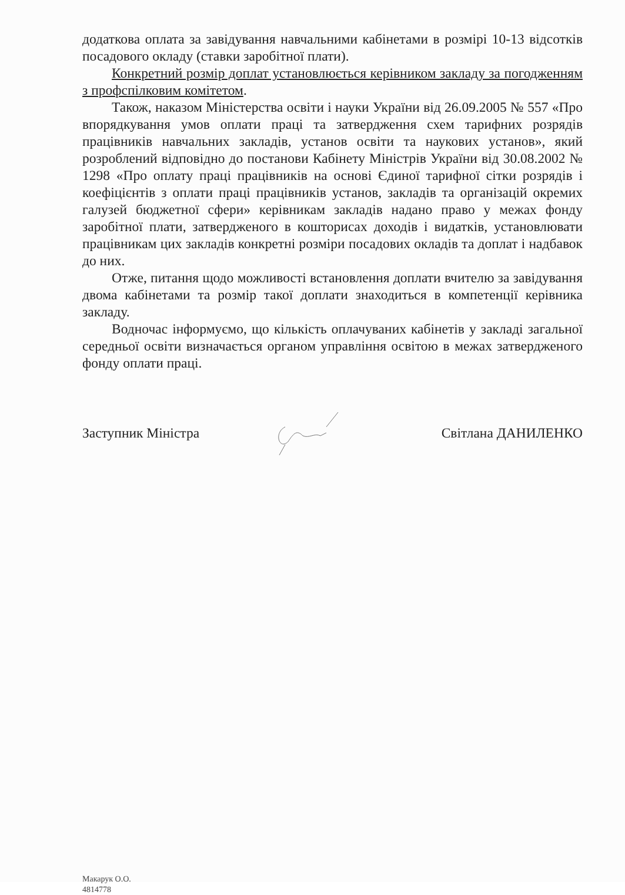додаткова оплата за завідування навчальними кабінетами в розмірі 10-13 відсотків посадового окладу (ставки заробітної плати).
Конкретний розмір доплат установлюється керівником закладу за погодженням з профспілковим комітетом.
Також, наказом Міністерства освіти і науки України від 26.09.2005 № 557 «Про впорядкування умов оплати праці та затвердження схем тарифних розрядів працівників навчальних закладів, установ освіти та наукових установ», який розроблений відповідно до постанови Кабінету Міністрів України від 30.08.2002 № 1298 «Про оплату праці працівників на основі Єдиної тарифної сітки розрядів і коефіцієнтів з оплати праці працівників установ, закладів та організацій окремих галузей бюджетної сфери» керівникам закладів надано право у межах фонду заробітної плати, затвердженого в кошторисах доходів і видатків, установлювати працівникам цих закладів конкретні розміри посадових окладів та доплат і надбавок до них.
Отже, питання щодо можливості встановлення доплати вчителю за завідування двома кабінетами та розмір такої доплати знаходиться в компетенції керівника закладу.
Водночас інформуємо, що кількість оплачуваних кабінетів у закладі загальної середньої освіти визначається органом управління освітою в межах затвердженого фонду оплати праці.
Заступник Міністра Світлана ДАНИЛЕНКО
Макарук О.О.
4814778